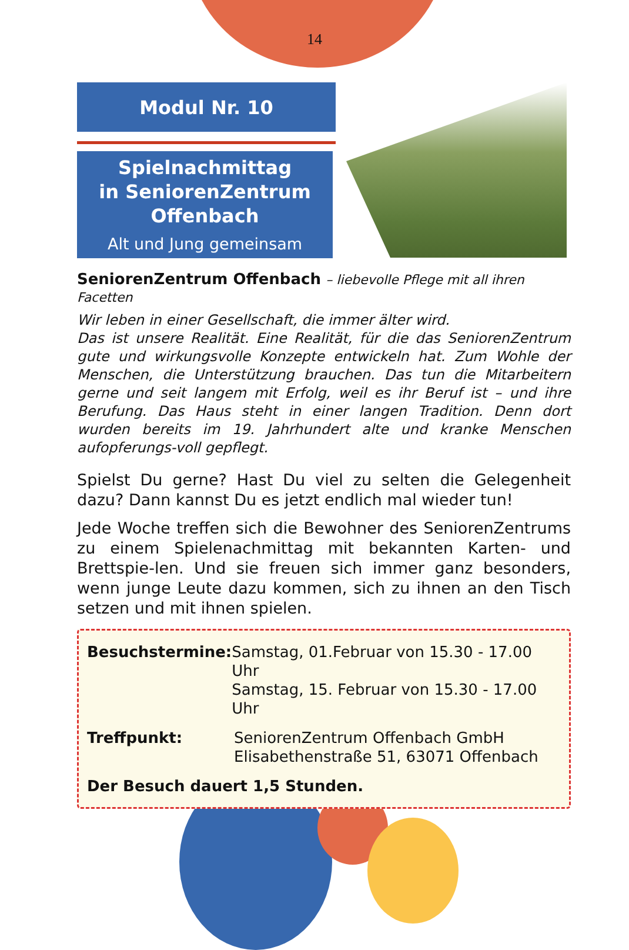14
Modul Nr. 10
Spielnachmittag
in SeniorenZentrum
Offenbach
Alt und Jung gemeinsam
SeniorenZentrum Offenbach – liebevolle Pflege mit all ihren Facetten
Wir leben in einer Gesellschaft, die immer älter wird.
Das ist unsere Realität. Eine Realität, für die das SeniorenZentrum gute und wirkungsvolle Konzepte entwickeln hat. Zum Wohle der Menschen, die Unterstützung brauchen. Das tun die Mitarbeitern gerne und seit langem mit Erfolg, weil es ihr Beruf ist – und ihre Berufung. Das Haus steht in einer langen Tradition. Denn dort wurden bereits im 19. Jahrhundert alte und kranke Menschen aufopferungs-voll gepflegt.
Spielst Du gerne? Hast Du viel zu selten die Gelegenheit dazu? Dann kannst Du es jetzt endlich mal wieder tun!
Jede Woche treffen sich die Bewohner des SeniorenZentrums zu einem Spielenachmittag mit bekannten Karten- und Brettspie-len. Und sie freuen sich immer ganz besonders, wenn junge Leute dazu kommen, sich zu ihnen an den Tisch setzen und mit ihnen spielen.
Besuchstermine: Samstag, 01.Februar von 15.30 - 17.00 Uhr
Samstag, 15. Februar von 15.30 - 17.00 Uhr
Treffpunkt: SeniorenZentrum Offenbach GmbH
Elisabethenstraße 51, 63071 Offenbach
Der Besuch dauert 1,5 Stunden.